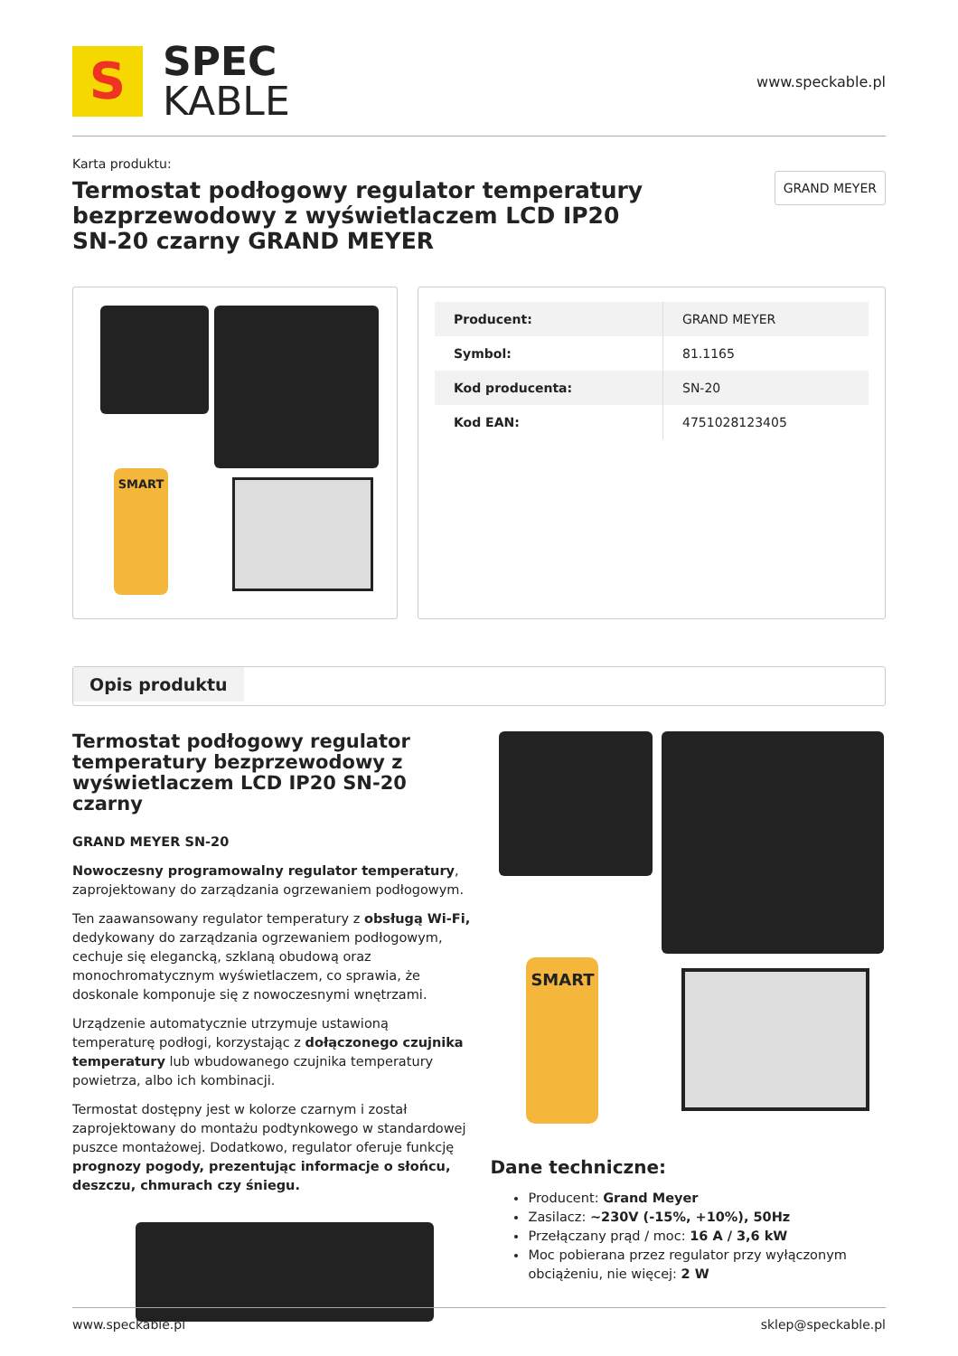S
SPEC
KABLE
www.speckable.pl
Karta produktu:
Termostat podłogowy regulator temperatury bezprzewodowy z wyświetlaczem LCD IP20 SN-20 czarny GRAND MEYER
GRAND MEYER
SMART
| Producent: | GRAND MEYER |
| Symbol: | 81.1165 |
| Kod producenta: | SN-20 |
| Kod EAN: | 4751028123405 |
Opis produktu
Termostat podłogowy regulator temperatury bezprzewodowy z wyświetlaczem LCD IP20 SN-20 czarny
GRAND MEYER SN-20
Nowoczesny programowalny regulator temperatury, zaprojektowany do zarządzania ogrzewaniem podłogowym.
Ten zaawansowany regulator temperatury z obsługą Wi-Fi, dedykowany do zarządzania ogrzewaniem podłogowym, cechuje się elegancką, szklaną obudową oraz monochromatycznym wyświetlaczem, co sprawia, że doskonale komponuje się z nowoczesnymi wnętrzami.
Urządzenie automatycznie utrzymuje ustawioną temperaturę podłogi, korzystając z dołączonego czujnika temperatury lub wbudowanego czujnika temperatury powietrza, albo ich kombinacji.
Termostat dostępny jest w kolorze czarnym i został zaprojektowany do montażu podtynkowego w standardowej puszce montażowej. Dodatkowo, regulator oferuje funkcję prognozy pogody, prezentując informacje o słońcu, deszczu, chmurach czy śniegu.
SMART
Dane techniczne:
Producent: Grand Meyer
Zasilacz: ~230V (-15%, +10%), 50Hz
Przełączany prąd / moc: 16 A / 3,6 kW
Moc pobierana przez regulator przy wyłączonym obciążeniu, nie więcej: 2 W
www.speckable.pl sklep@speckable.pl